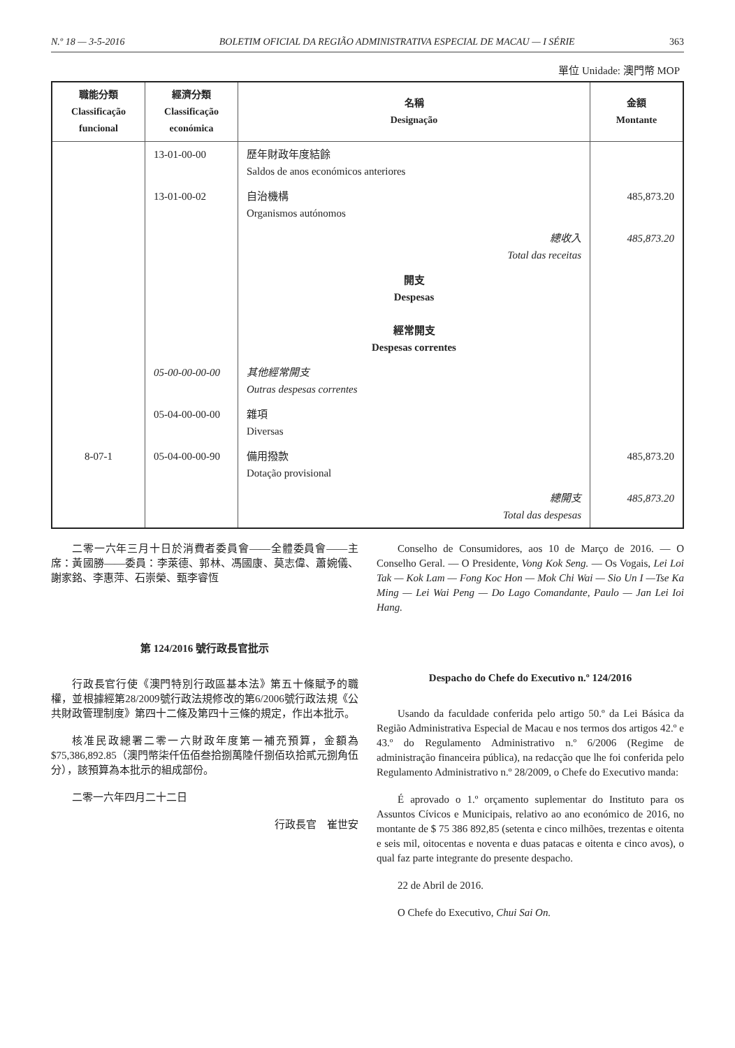N.º 18 — 3-5-2016 BOLETIM OFICIAL DA REGIÃO ADMINISTRATIVA ESPECIAL DE MACAU — I SÉRIE 363
單位 Unidade: 澳門幣 MOP
| 職能分類 Classificação funcional | 經濟分類 Classificação económica | 名稱 Designação | 金額 Montante |
| --- | --- | --- | --- |
| | 13-01-00-00 | 歷年財政年度結餘 Saldos de anos económicos anteriores | |
| | 13-01-00-02 | 自治機構 Organismos autónomos | 485,873.20 |
| | | 總收入 Total das receitas | 485,873.20 |
| | | 開支 Despesas 經常開支 Despesas correntes | |
| | 05-00-00-00-00 | 其他經常開支 Outras despesas correntes | |
| | 05-04-00-00-00 | 雜項 Diversas | |
| 8-07-1 | 05-04-00-00-90 | 備用撥款 Dotação provisional | 485,873.20 |
| | | 總開支 Total das despesas | 485,873.20 |
二零一六年三月十日於消費者委員會——全體委員會——主席：黃國勝——委員：李萊德、郭林、馮國康、莫志偉、蕭婉儀、謝家銘、李惠萍、石崇榮、甄李睿恆
第 124/2016 號行政長官批示
行政長官行使《澳門特別行政區基本法》第五十條賦予的職權，並根據經第28/2009號行政法規修改的第6/2006號行政法規《公共財政管理制度》第四十二條及第四十三條的規定，作出本批示。
核准民政總署二零一六財政年度第一補充預算，金額為$75,386,892.85（澳門幣柒仟伍佰叁拾捌萬陸仟捌佰玖拾貳元捌角伍分），該預算為本批示的組成部份。
二零一六年四月二十二日
行政長官　崔世安
Conselho de Consumidores, aos 10 de Março de 2016. — O Conselho Geral. — O Presidente, Vong Kok Seng. — Os Vogais, Lei Loi Tak — Kok Lam — Fong Koc Hon — Mok Chi Wai — Sio Un I —Tse Ka Ming — Lei Wai Peng — Do Lago Comandante, Paulo — Jan Lei Ioi Hang.
Despacho do Chefe do Executivo n.º 124/2016
Usando da faculdade conferida pelo artigo 50.º da Lei Básica da Região Administrativa Especial de Macau e nos termos dos artigos 42.º e 43.º do Regulamento Administrativo n.º 6/2006 (Regime de administração financeira pública), na redacção que lhe foi conferida pelo Regulamento Administrativo n.º 28/2009, o Chefe do Executivo manda:
É aprovado o 1.º orçamento suplementar do Instituto para os Assuntos Cívicos e Municipais, relativo ao ano económico de 2016, no montante de $ 75 386 892,85 (setenta e cinco milhões, trezentas e oitenta e seis mil, oitocentas e noventa e duas patacas e oitenta e cinco avos), o qual faz parte integrante do presente despacho.
22 de Abril de 2016.
O Chefe do Executivo, Chui Sai On.